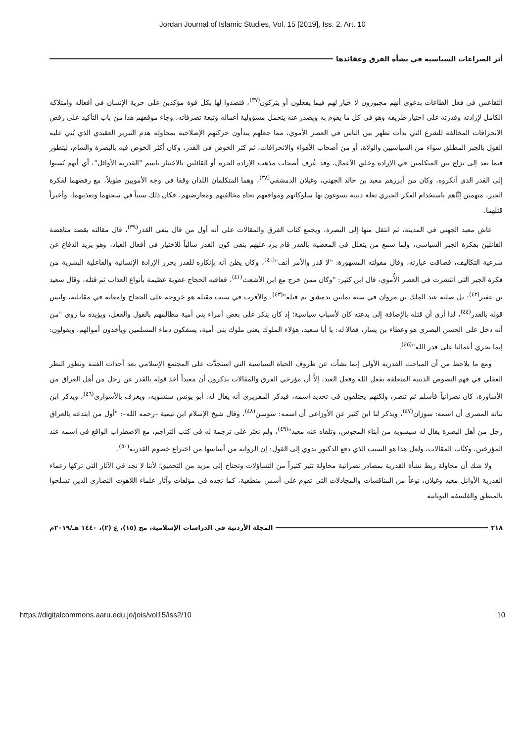Jordan Journal of Islamic Studies, Vol. 15 [2019], Iss. 2, Art. 10
أثر الصراعات السياسية في نشأة الفرق وعقائدها
التقاعس في فعل الطاعات بدعوى أنهم مجبورون لا خيار لهم فيما يفعلون أو يتركون<sup>(٣٧)</sup>، فتصدوا لها بكل قوة مؤكدين على حرية الإنسان في أفعاله وامتلاكه الكامل لإرادته وقدرته على اختيار طريقه وهو في كل ما يقوم به ويصدر عنه يتحمل مسؤولية أعماله وتبعة تصرفاته، وجاء موقفهم هذا من باب التأكيد على رفض الانحرافات المخالفة للشرع التي بدأت تظهر بين الناس في العصر الأموي، مما جعلهم يبدأون حركتهم الإصلاحية بمحاولة هدم التبرير العقيدي الذي بُني عليه القول بالجبر المطلق سواء من السياسيين والولاة، أو من أصحاب الأهواء والانحرافات، ثم كثر الخوض في القدر، وكان أكثر الخوض فيه بالبصرة والشام، ليتطور فيما بعد إلى نزاع بين المتكلمين في الإرادة وخلق الأعمال، وقد عُرف أصحاب مذهب الإرادة الحرة أو القائلين بالاختيار باسم "القدرية الأوائل"، أي أنهم نُسبوا إلى القدر الذي أنكروه، وكان من أبرزهم معبد بن خالد الجهني، وغيلان الدمشقي<sup>(٣٨)</sup>، وهما المتكلمان اللذان وقفا في وجه الأمويين طويلاً، مع رفضهما لفكرة الجبر، متهمين إيَّاهم باستخدام الفكر الجبري تعلة دينية يسوغون بها سلوكاتهم ومواقفهم تجاه مخالفيهم ومعارضيهم، فكان ذلك سبباً في سجنهما وتعذيبهما، وأخيراً قتلهما.
عاش معبد الجهني في المدينة، ثم انتقل منها إلى البصرة، ويجمع كتاب الفرق والمقالات على أنه أول من قال بنفي القدر<sup>(٣٩)</sup>، قال مقالته بقصد مناهضة القائلين بفكرة الجبر السياسي، ولما سمع من يتعلل في المعصية بالقدر قام يرد عليهم بنفي كون القدر سالباً للاختيار في أفعال العباد، وهو يريد الدفاع عن شرعية التكاليف، فضاقت عبارته، وقال مقولته المشهورة: "لا قدر والأمر أنف"<sup>(٤٠)</sup>، وكان يظن أنه بإنكاره للقدر يحرر الإرادة الإنسانية والفاعلية البشرية من فكرة الجبر التي انتشرت في العصر الأُموي، قال ابن كثير: "وكان ممن خرج مع ابن الأشعث<sup>(٤١)</sup>، فعاقبه الحجاج عقوبة عظيمة بأنواع العذاب ثم قتله، وقال سعيد بن عفير<sup>(٤٢)</sup>: بل صلبه عبد الملك بن مروان في سنة ثمانين بدمشق ثم قتله"<sup>(٤٣)</sup>، والأقرب في سبب مقتله هو خروجه على الحجاج وإمعانه في مقاتلته، وليس قوله بالقدر<sup>(٤٤)</sup>، لذا أرى أن قتله بالإضافة إلى بدعته كان لأسباب سياسية؛ إذ كان ينكر على بعض أمراء بني أمية مظالمهم بالقول والفعل، ويؤيده ما روي "من أنه دخل على الحسن البصري هو وعطاء بن يسار، فقالا له: يا أبا سعيد، هؤلاء الملوك يعني ملوك بني أمية، يسفكون دماء المسلمين ويأخذون أموالهم، ويقولون: إنما تجري أعمالنا على قدر الله"<sup>(٤٥)</sup>.
ومع ما يلاحظ من أن المباحث القدرية الأولى إنما نشأت عن ظروف الحياة السياسية التي استجدَّت على المجتمع الإسلامي بعد أحداث الفتنة وتطور النظر العقلي في فهم النصوص الدينية المتعلقة بفعل الله وفعل العبد، إلاَّ أن مؤرخي الفرق والمقالات يذكرون أن معبداً أخذ قوله بالقدر عن رجل من أهل العراق من الأساورة، كان نصرانياً فأسلم ثم تنصر، ولكنهم يختلفون في تحديد اسمه، فيذكر المقريزي أنه يقال له: أبو يونس سنسويه، ويعرف بالأسواري<sup>(٤٦)</sup>، ويذكر ابن نباتة المصري أن اسمه: سوزان<sup>(٤٧)</sup>، ويذكر لنا ابن كثير عن الأوزاعي أن اسمه: سوسن<sup>(٤٨)</sup>، وقال شيخ الإسلام ابن تيمية –رحمه الله–: "أول من ابتدعه بالعراق رجل من أهل البصرة يقال له سيسويه من أبناء المجوس، وتلقاه عنه معبد"<sup>(٤٩)</sup>، ولم نعثر على ترجمة له في كتب التراجم، مع الاضطراب الواقع في اسمه عند المؤرخين، وكتَّاب المقالات، ولعل هذا هو السبب الذي دفع الدكتور بدوي إلى القول: إن الرواية من أساسها من اختراع خصوم القدرية<sup>(٥٠)</sup>.
ولا شك أن محاولة ربط نشأة القدرية بمصادر نصرانية محاولة تثير كثيراً من التساؤلات وتحتاج إلى مزيد من التحقيق؛ لأننا لا نجد في الآثار التي تركها زعماء القدرية الأوائل معبد وغيلان، نوعاً من المناقشات والمجادلات التي تقوم على أسس منطقية، كما نجده في مؤلفات وآثار علماء اللاهوت النصارى الذين تسلحوا بالمنطق والفلسفة اليونانية
٢١٨ المجلة الأردنية في الدراسات الإسلامية، مج (١٥)، ع (٢)، ١٤٤٠ هـ/٢٠١٩م
https://digitalcommons.aaru.edu.jo/jois/vol15/iss2/10 10